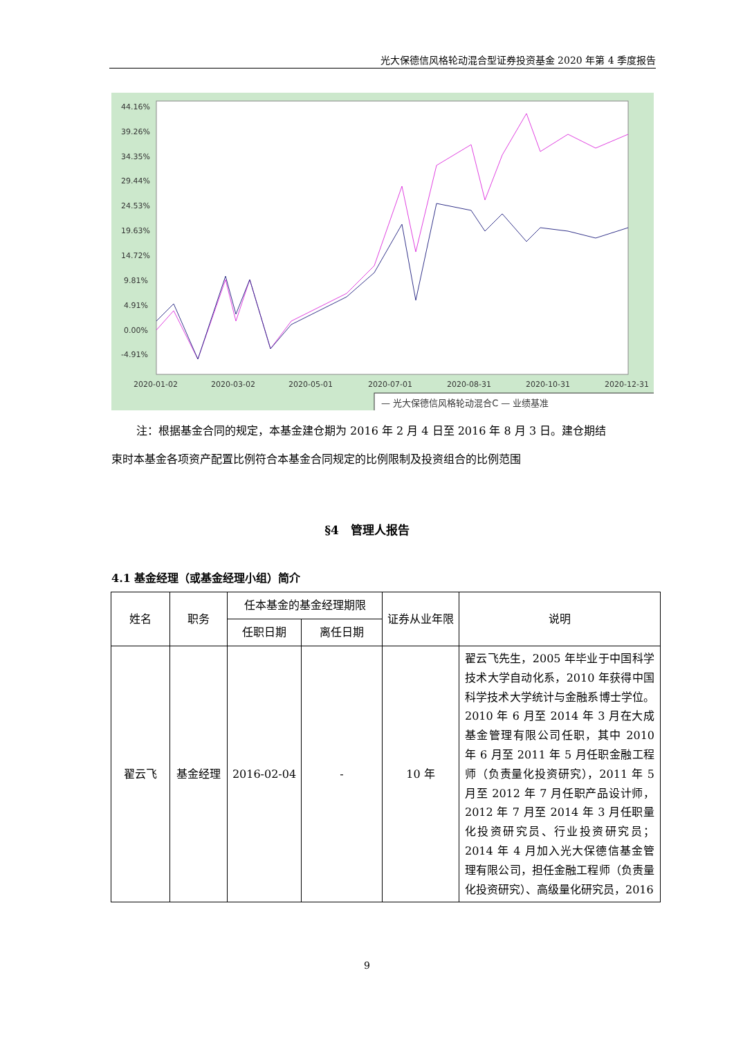光大保德信风格轮动混合型证券投资基金 2020 年第 4 季度报告
44.16%
39.26%
34.35%
29.44%
24.53%
19.63%
14.72%
9.81%
4.91%
0.00%
-4.91%
2020-01-02
2020-03-02
2020-05-01
2020-07-01
2020-08-31
2020-10-31
2020-12-31
— 光大保德信风格轮动混合C — 业绩基准
注：根据基金合同的规定，本基金建仓期为 2016 年 2 月 4 日至 2016 年 8 月 3 日。建仓期结
束时本基金各项资产配置比例符合本基金合同规定的比例限制及投资组合的比例范围
§4　管理人报告
4.1 基金经理（或基金经理小组）简介
| 姓名 | 职务 | 任本基金的基金经理期限 | | 证券从业年限 | 说明 |
| --- | --- | --- | --- | --- | --- |
| | | 任职日期 | 离任日期 | | |
| 翟云飞 | 基金经理 | 2016-02-04 | - | 10 年 | 翟云飞先生，2005 年毕业于中国科学技术大学自动化系，2010 年获得中国科学技术大学统计与金融系博士学位。2010 年 6 月至 2014 年 3 月在大成基金管理有限公司任职，其中 2010 年 6 月至 2011 年 5 月任职金融工程师（负责量化投资研究），2011 年 5 月至 2012 年 7 月任职产品设计师，2012 年 7 月至 2014 年 3 月任职量化投资研究员、行业投资研究员；2014 年 4 月加入光大保德信基金管理有限公司，担任金融工程师（负责量化投资研究）、高级量化研究员，2016 |
9